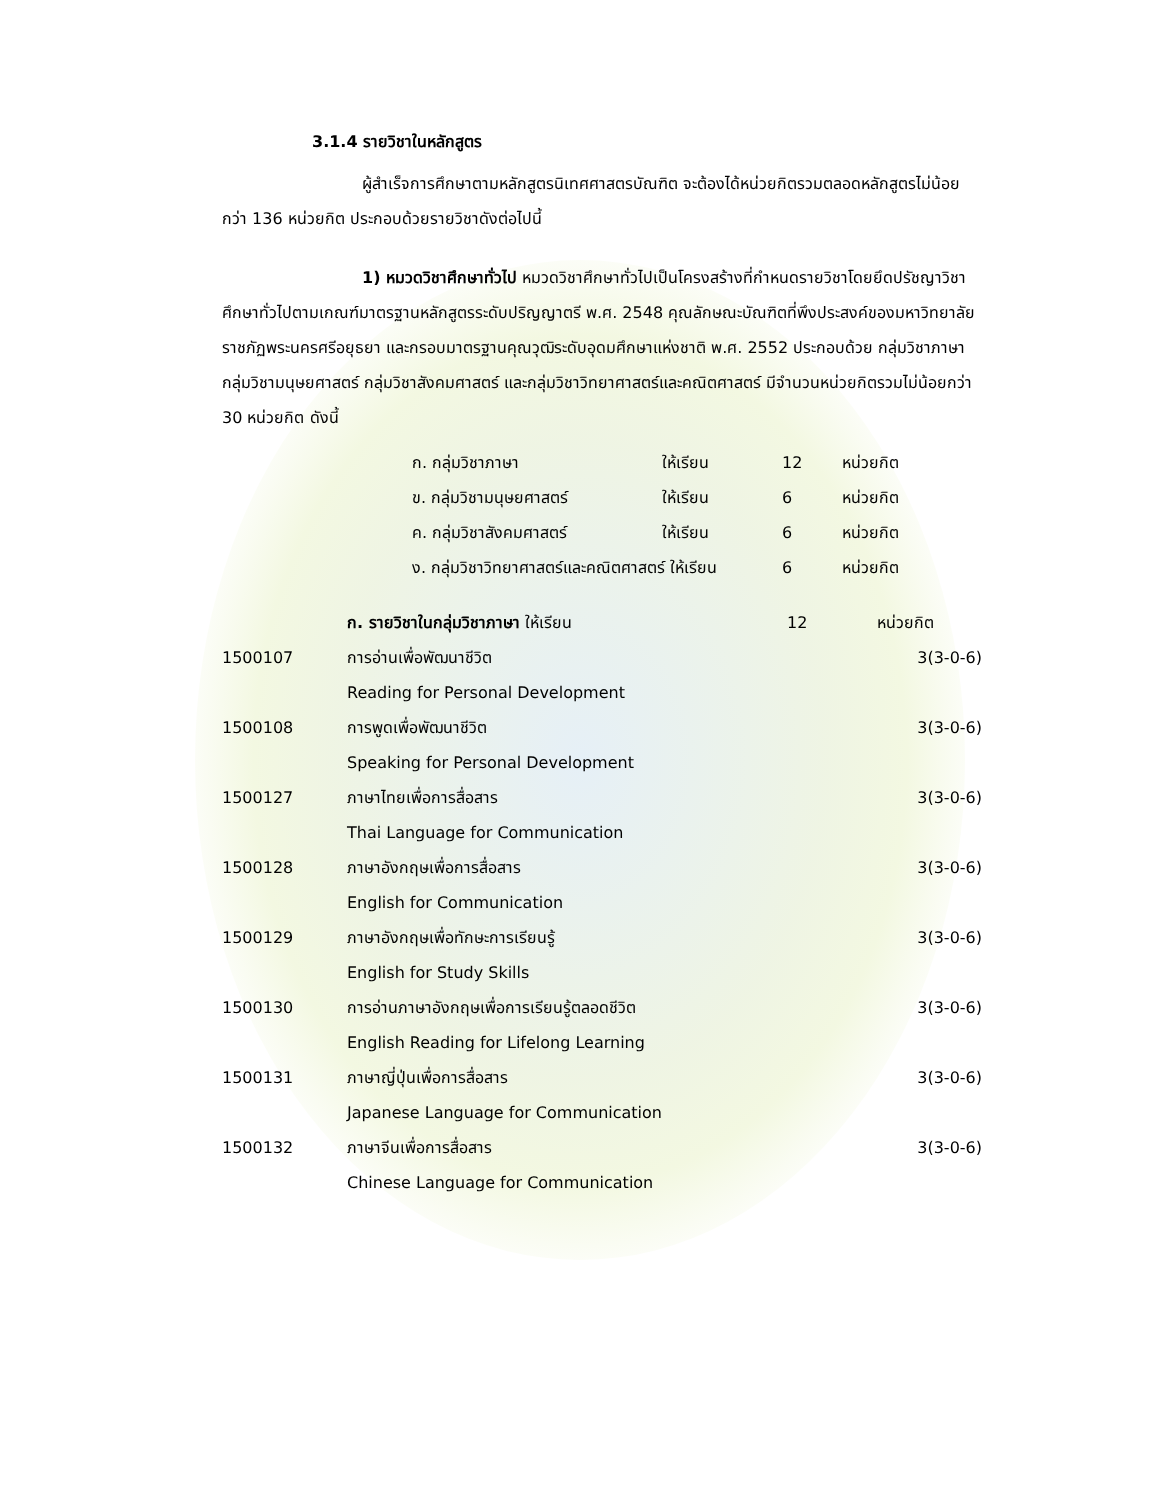3.1.4 รายวิชาในหลักสูตร
ผู้สำเร็จการศึกษาตามหลักสูตรนิเทศศาสตรบัณฑิต จะต้องได้หน่วยกิตรวมตลอดหลักสูตรไม่น้อยกว่า 136 หน่วยกิต ประกอบด้วยรายวิชาดังต่อไปนี้
1) หมวดวิชาศึกษาทั่วไป หมวดวิชาศึกษาทั่วไปเป็นโครงสร้างที่กำหนดรายวิชาโดยยึดปรัชญาวิชาศึกษาทั่วไปตามเกณฑ์มาตรฐานหลักสูตรระดับปริญญาตรี พ.ศ. 2548 คุณลักษณะบัณฑิตที่พึงประสงค์ของมหาวิทยาลัยราชภัฏพระนครศรีอยุธยา และกรอบมาตรฐานคุณวุฒิระดับอุดมศึกษาแห่งชาติ พ.ศ. 2552 ประกอบด้วย กลุ่มวิชาภาษา กลุ่มวิชามนุษยศาสตร์ กลุ่มวิชาสังคมศาสตร์ และกลุ่มวิชาวิทยาศาสตร์และคณิตศาสตร์ มีจำนวนหน่วยกิตรวมไม่น้อยกว่า 30 หน่วยกิต ดังนี้
| ก. กลุ่มวิชาภาษา | ให้เรียน | 12 | หน่วยกิต |
| ข. กลุ่มวิชามนุษยศาสตร์ | ให้เรียน | 6 | หน่วยกิต |
| ค. กลุ่มวิชาสังคมศาสตร์ | ให้เรียน | 6 | หน่วยกิต |
| ง. กลุ่มวิชาวิทยาศาสตร์และคณิตศาสตร์ ให้เรียน | | 6 | หน่วยกิต |
| | ก. รายวิชาในกลุ่มวิชาภาษา ให้เรียน | 12 | หน่วยกิต |
| 1500107 | การอ่านเพื่อพัฒนาชีวิต | | 3(3-0-6) |
| | Reading for Personal Development | | |
| 1500108 | การพูดเพื่อพัฒนาชีวิต | | 3(3-0-6) |
| | Speaking for Personal Development | | |
| 1500127 | ภาษาไทยเพื่อการสื่อสาร | | 3(3-0-6) |
| | Thai Language for Communication | | |
| 1500128 | ภาษาอังกฤษเพื่อการสื่อสาร | | 3(3-0-6) |
| | English for Communication | | |
| 1500129 | ภาษาอังกฤษเพื่อทักษะการเรียนรู้ | | 3(3-0-6) |
| | English for Study Skills | | |
| 1500130 | การอ่านภาษาอังกฤษเพื่อการเรียนรู้ตลอดชีวิต | | 3(3-0-6) |
| | English Reading for Lifelong Learning | | |
| 1500131 | ภาษาญี่ปุ่นเพื่อการสื่อสาร | | 3(3-0-6) |
| | Japanese Language for Communication | | |
| 1500132 | ภาษาจีนเพื่อการสื่อสาร | | 3(3-0-6) |
| | Chinese Language for Communication | | |